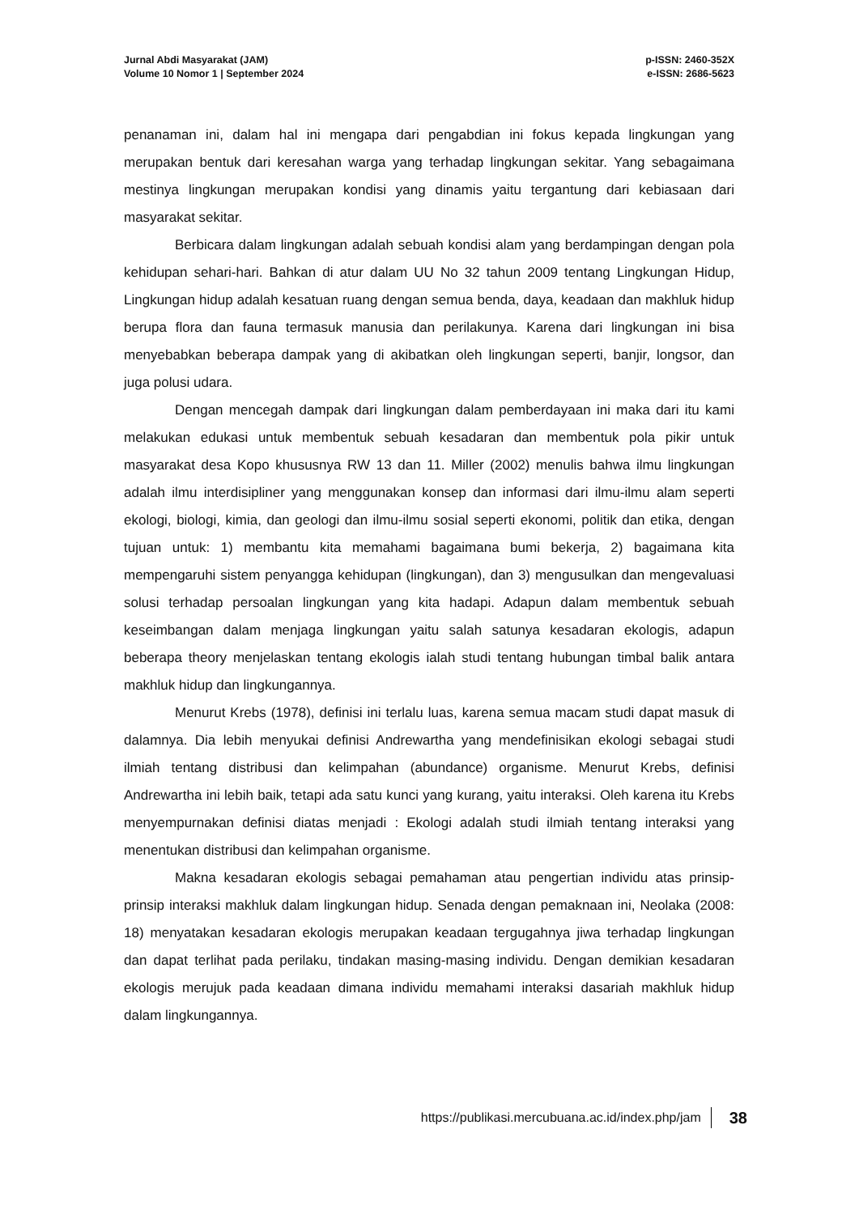Jurnal Abdi Masyarakat (JAM)
Volume 10 Nomor 1 | September 2024
p-ISSN: 2460-352X
e-ISSN: 2686-5623
penanaman ini, dalam hal ini mengapa dari pengabdian ini fokus kepada lingkungan yang merupakan bentuk dari keresahan warga yang terhadap lingkungan sekitar. Yang sebagaimana mestinya lingkungan merupakan kondisi yang dinamis yaitu tergantung dari kebiasaan dari masyarakat sekitar.
Berbicara dalam lingkungan adalah sebuah kondisi alam yang berdampingan dengan pola kehidupan sehari-hari. Bahkan di atur dalam UU No 32 tahun 2009 tentang Lingkungan Hidup, Lingkungan hidup adalah kesatuan ruang dengan semua benda, daya, keadaan dan makhluk hidup berupa flora dan fauna termasuk manusia dan perilakunya. Karena dari lingkungan ini bisa menyebabkan beberapa dampak yang di akibatkan oleh lingkungan seperti, banjir, longsor, dan juga polusi udara.
Dengan mencegah dampak dari lingkungan dalam pemberdayaan ini maka dari itu kami melakukan edukasi untuk membentuk sebuah kesadaran dan membentuk pola pikir untuk masyarakat desa Kopo khususnya RW 13 dan 11. Miller (2002) menulis bahwa ilmu lingkungan adalah ilmu interdisipliner yang menggunakan konsep dan informasi dari ilmu-ilmu alam seperti ekologi, biologi, kimia, dan geologi dan ilmu-ilmu sosial seperti ekonomi, politik dan etika, dengan tujuan untuk: 1) membantu kita memahami bagaimana bumi bekerja, 2) bagaimana kita mempengaruhi sistem penyangga kehidupan (lingkungan), dan 3) mengusulkan dan mengevaluasi solusi terhadap persoalan lingkungan yang kita hadapi. Adapun dalam membentuk sebuah keseimbangan dalam menjaga lingkungan yaitu salah satunya kesadaran ekologis, adapun beberapa theory menjelaskan tentang ekologis ialah studi tentang hubungan timbal balik antara makhluk hidup dan lingkungannya.
Menurut Krebs (1978), definisi ini terlalu luas, karena semua macam studi dapat masuk di dalamnya. Dia lebih menyukai definisi Andrewartha yang mendefinisikan ekologi sebagai studi ilmiah tentang distribusi dan kelimpahan (abundance) organisme. Menurut Krebs, definisi Andrewartha ini lebih baik, tetapi ada satu kunci yang kurang, yaitu interaksi. Oleh karena itu Krebs menyempurnakan definisi diatas menjadi : Ekologi adalah studi ilmiah tentang interaksi yang menentukan distribusi dan kelimpahan organisme.
Makna kesadaran ekologis sebagai pemahaman atau pengertian individu atas prinsip-prinsip interaksi makhluk dalam lingkungan hidup. Senada dengan pemaknaan ini, Neolaka (2008: 18) menyatakan kesadaran ekologis merupakan keadaan tergugahnya jiwa terhadap lingkungan dan dapat terlihat pada perilaku, tindakan masing-masing individu. Dengan demikian kesadaran ekologis merujuk pada keadaan dimana individu memahami interaksi dasariah makhluk hidup dalam lingkungannya.
https://publikasi.mercubuana.ac.id/index.php/jam 38